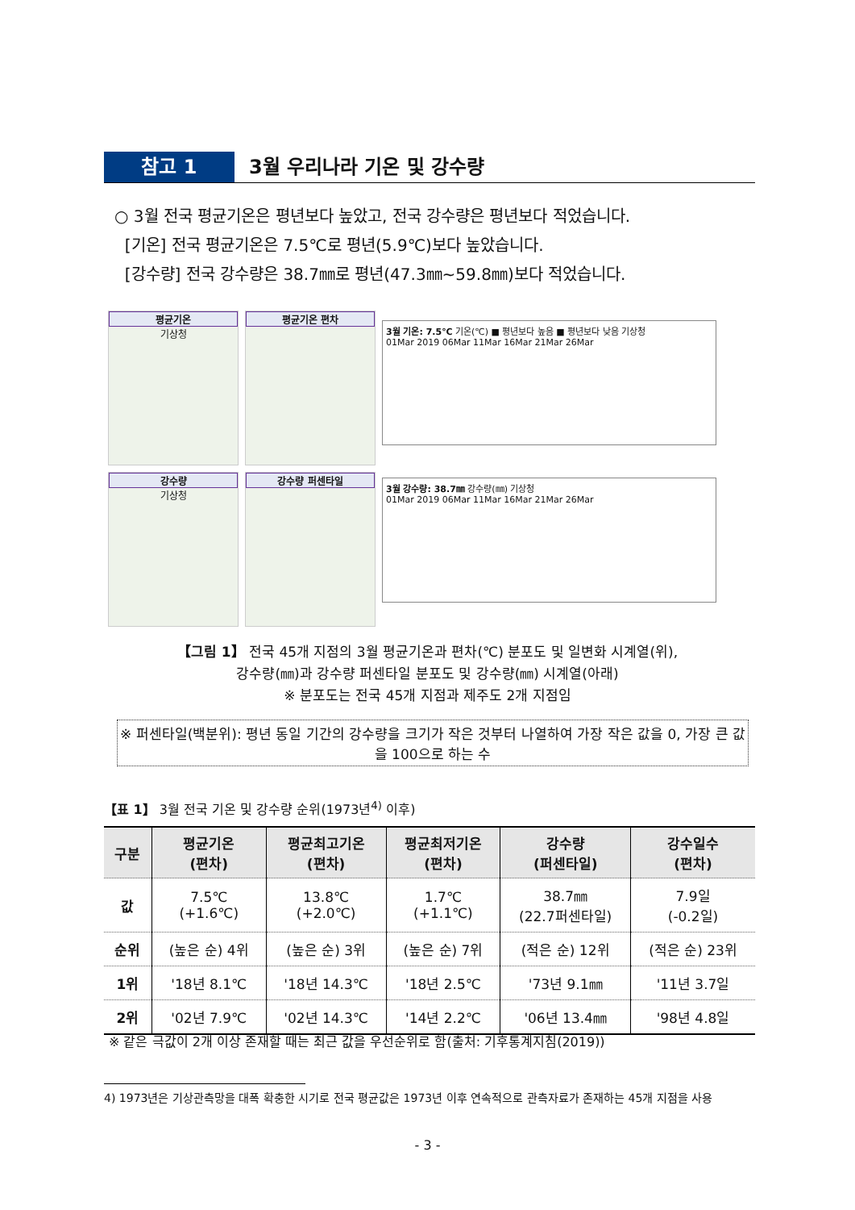참고 1 3월 우리나라 기온 및 강수량
○ 3월 전국 평균기온은 평년보다 높았고, 전국 강수량은 평년보다 적었습니다.
[기온] 전국 평균기온은 7.5℃로 평년(5.9℃)보다 높았습니다.
[강수량] 전국 강수량은 38.7㎜로 평년(47.3㎜~59.8㎜)보다 적었습니다.
평균기온
기상청
평균기온 편차
강수량
기상청
강수량 퍼센타일
3월 기온: 7.5℃ 기온(℃) ■ 평년보다 높음 ■ 평년보다 낮음 기상청
01Mar 2019 06Mar 11Mar 16Mar 21Mar 26Mar
3월 강수량: 38.7㎜ 강수량(㎜) 기상청
01Mar 2019 06Mar 11Mar 16Mar 21Mar 26Mar
【그림 1】 전국 45개 지점의 3월 평균기온과 편차(℃) 분포도 및 일변화 시계열(위),
강수량(㎜)과 강수량 퍼센타일 분포도 및 강수량(㎜) 시계열(아래)
※ 분포도는 전국 45개 지점과 제주도 2개 지점임
※ 퍼센타일(백분위): 평년 동일 기간의 강수량을 크기가 작은 것부터 나열하여 가장 작은 값을 0, 가장 큰 값을 100으로 하는 수
【표 1】 3월 전국 기온 및 강수량 순위(1973년<sup>4)</sup> 이후)
| 구분 | 평균기온 (편차) | 평균최고기온 (편차) | 평균최저기온 (편차) | 강수량 (퍼센타일) | 강수일수 (편차) |
| --- | --- | --- | --- | --- | --- |
| 값 | 7.5℃ (+1.6℃) | 13.8℃ (+2.0℃) | 1.7℃ (+1.1℃) | 38.7㎜ (22.7퍼센타일) | 7.9일 (-0.2일) |
| 순위 | (높은 순) 4위 | (높은 순) 3위 | (높은 순) 7위 | (적은 순) 12위 | (적은 순) 23위 |
| 1위 | '18년 8.1℃ | '18년 14.3℃ | '18년 2.5℃ | '73년 9.1㎜ | '11년 3.7일 |
| 2위 | '02년 7.9℃ | '02년 14.3℃ | '14년 2.2℃ | '06년 13.4㎜ | '98년 4.8일 |
※ 같은 극값이 2개 이상 존재할 때는 최근 값을 우선순위로 함(출처: 기후통계지침(2019))
4) 1973년은 기상관측망을 대폭 확충한 시기로 전국 평균값은 1973년 이후 연속적으로 관측자료가 존재하는 45개 지점을 사용
- 3 -